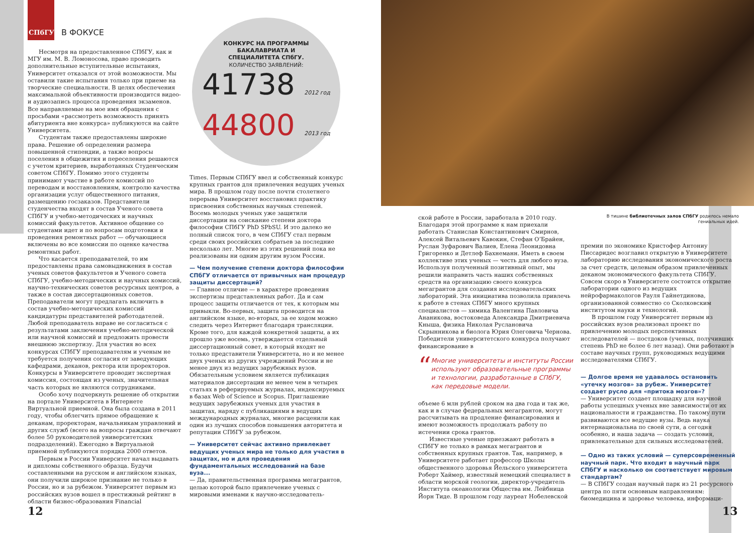СПбГУ
В ФОКУСЕ
Несмотря на предоставленное СПбГУ, как и МГУ им. М. В. Ломоносова, право проводить дополнительные вступительные испытания, Университет отказался от этой возможности. Мы оставили такие испытания только при приеме на творческие специальности. В целях обеспечения максимальной объективности производится видео- и аудиозапись процесса проведения экзаменов. Все направляемые на мое имя обращения с просьбами «рассмотреть возможность принять абитуриента вне конкурса» публикуются на сайте Университета.
Студентам также предоставлены широкие права. Решение об определении размера повышенной стипендии, а также вопросы поселения в общежития и переселения решаются с учетом критериев, выработанных Студенческим советом СПбГУ. Помимо этого студенты принимают участие в работе комиссий по переводам и восстановлениям, контролю качества организации услуг общественного питания, размещению госзаказов. Представители студенчества входят в состав Ученого совета СПбГУ и учебно-методических и научных комиссий факультетов. Активное общение со студентами идет и по вопросам подготовки и проведения ремонтных работ — обучающиеся включены во все комиссии по оценке качества ремонтных работ.
Что касается преподавателей, то им предоставлены права самовыдвижения в состав ученых советов факультетов и Ученого совета СПбГУ, учебно-методических и научных комиссий, научно-технических советов ресурсных центров, а также в состав диссертационных советов. Преподаватели могут предлагать включить в состав учебно-методических комиссий кандидатуры представителей работодателей. Любой преподаватель вправе не согласиться с результатами заключения учебно-методической или научной комиссий и предложить провести внешнюю экспертизу. Для участия во всех конкурсах СПбГУ преподавателям и ученым не требуется получения согласия от заведующих кафедрами, деканов, ректора или проректоров. Конкурсы в Университете проводит экспертная комиссия, состоящая из ученых, значительная часть которых не являются сотрудниками.
Особо хочу подчеркнуть решение об открытии на портале Университета в Интернете Виртуальной приемной. Она была создана в 2011 году, чтобы облегчить прямое обращение к деканам, проректорам, начальникам управлений и других служб (всего на вопросы граждан отвечают более 50 руководителей университетских подразделений). Ежегодно в Виртуальной приемной публикуются порядка 2000 ответов.
Первым в России Университет начал выдавать и дипломы собственного образца. Будучи составленными на русском и английском языках, они получили широкое признание не только в России, но и за рубежом. Университет первым из российских вузов вошел в престижный рейтинг в области бизнес-образования Financial
КОНКУРС НА ПРОГРАММЫ
БАКАЛАВРИАТА И
СПЕЦИАЛИТЕТА СПбГУ.
КОЛИЧЕСТВО ЗАЯВЛЕНИЙ:
41738 2012 год
44800 2013 год
Times. Первым СПбГУ ввел и собственный конкурс крупных грантов для привлечения ведущих ученых мира. В прошлом году после почти столетнего перерыва Университет восстановил практику присвоения собственных научных степеней. Восемь молодых ученых уже защитили диссертации на соискание степени доктора философии СПбГУ PhD SPbSU. И это далеко не полный список того, в чем СПбГУ стал первым среди своих российских собратьев за последние несколько лет. Многие из этих решений пока не реализованы ни одним другим вузом России.
— Чем получение степени доктора философии СПбГУ отличается от привычных нам процедур защиты диссертаций?
— Главное отличие — в характере проведения экспертизы представленных работ. Да и сам процесс защиты отличается от тех, к которым мы привыкли. Во-первых, защита проводится на английском языке, во-вторых, за ее ходом можно следить через Интернет благодаря трансляции. Кроме того, для каждой конкретной защиты, а их прошло уже восемь, утверждается отдельный диссертационный совет, в который входят не только представители Университета, но и не менее двух ученых из других учреждений России и не менее двух из ведущих зарубежных вузов. Обязательным условием является публикация материалов диссертации не менее чем в четырех статьях в реферируемых журналах, индексируемых в базах Web of Science и Scopus. Приглашение ведущих зарубежных ученых для участия в защитах, наряду с публикациями в ведущих международных журналах, многие расценили как один из лучших способов повышения авторитета и репутации СПбГУ за рубежом.
— Университет сейчас активно привлекает ведущих ученых мира не только для участия в защитах, но и для проведения фундаментальных исследований на базе вуза...
— Да, правительственная программа мегагрантов, целью которой было привлечение ученых с мировыми именами к научно-исследователь-
12
В тишине библиотечных залов СПбГУ родилось немало гениальных идей.
ской работе в России, заработала в 2010 году. Благодаря этой программе к нам приехали работать Станислав Константинович Смирнов, Алексей Витальевич Кавокин, Стефан О’Брайен, Руслан Зуфарович Валиев, Елена Леонидовна Григоренко и Детлеф Бахнеманн. Иметь в своем коллективе этих ученых — честь для любого вуза. Используя полученный позитивный опыт, мы решили направить часть наших собственных средств на организацию своего конкурса мегагрантов для создания исследовательских лабораторий. Эта инициатива позволила привлечь к работе в стенах СПбГУ много крупных специалистов — химика Валентина Павловича Ананикова, востоковеда Александра Дмитриевича Кныша, физика Николая Руслановича Скрынникова и биолога Юрия Олеговича Чернова. Победители университетского конкурса получают финансирование в
“Многие университеты и институты России используют образовательные программы и технологии, разработанные в СПбГУ, как передовые модели.
объеме 6 млн рублей сроком на два года и так же, как и в случае федеральных мегагрантов, могут рассчитывать на продление финансирования и имеют возможность продолжать работу по истечении срока грантов.
Известные ученые приезжают работать в СПбГУ не только в рамках мегагрантов и собственных крупных грантов. Так, например, в Университете работает профессор Школы общественного здоровья Йельского университета Роберт Хаймер, известный немецкий специалист в области морской геологии, директор-учредитель Института океанологии Общества им. Лейбница Йорн Тиде. В прошлом году лауреат Нобелевской
премии по экономике Кристофер Антониу Писсаридес возглавил открытую в Университете лабораторию исследования экономического роста за счет средств, целевым образом привлеченных деканом экономического факультета СПбГУ. Совсем скоро в Университете состоится открытие лаборатории одного из ведущих нейрофармакологов Рауля Гайнетдинова, организованной совместно со Сколковским институтом науки и технологий.
В прошлом году Университет первым из российских вузов реализовал проект по привлечению молодых перспективных исследователей — постдоков (ученых, получивших степень PhD не более 6 лет назад). Они работают в составе научных групп, руководимых ведущими исследователями СПбГУ.
— Долгое время не удавалось остановить «утечку мозгов» за рубеж. Университет создает русло для «притока мозгов»?
— Университет создает площадку для научной работы успешных ученых вне зависимости от их национальности и гражданства. По такому пути развиваются все ведущие вузы. Ведь наука интернациональна по своей сути, а сегодня особенно, и наша задача — создать условия, привлекательные для сильных исследователей.
— Одно из таких условий — суперсовременный научный парк. Что входит в научный парк СПбГУ и насколько он соответствует мировым стандартам?
— В СПбГУ создан научный парк из 21 ресурсного центра по пяти основным направлениям: биомедицина и здоровье человека, информаци-
13